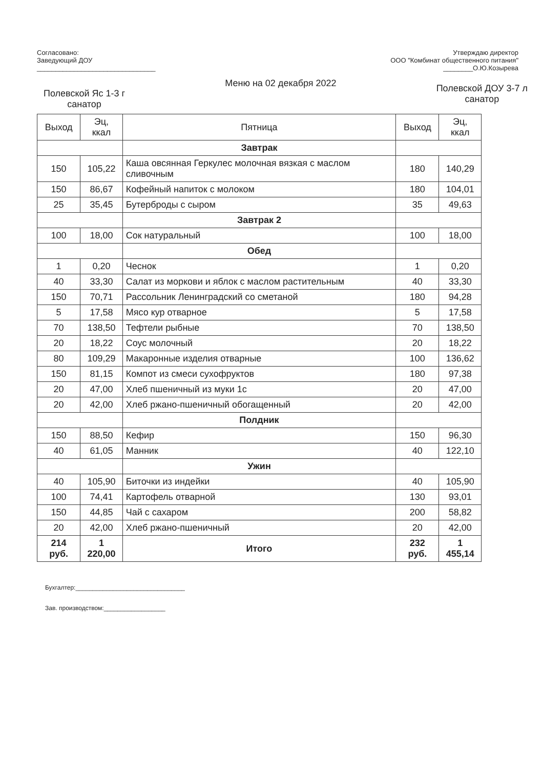Согласовано:
Заведующий ДОУ
________________________________
Утверждаю директор
ООО "Комбинат общественного питания"
________О.Ю.Козырева
Полевской Яс 1-3 г
санатор
Меню на 02 декабря 2022
Полевской ДОУ 3-7 л
санатор
| Выход | Эц, ккал | Пятница | Выход | Эц, ккал |
| --- | --- | --- | --- | --- |
| | | Завтрак | | |
| 150 | 105,22 | Каша овсянная Геркулес молочная вязкая с маслом сливочным | 180 | 140,29 |
| 150 | 86,67 | Кофейный напиток с молоком | 180 | 104,01 |
| 25 | 35,45 | Бутерброды с сыром | 35 | 49,63 |
| | | Завтрак 2 | | |
| 100 | 18,00 | Сок натуральный | 100 | 18,00 |
| | | Обед | | |
| 1 | 0,20 | Чеснок | 1 | 0,20 |
| 40 | 33,30 | Салат из моркови и яблок с маслом растительным | 40 | 33,30 |
| 150 | 70,71 | Рассольник Ленинградский со сметаной | 180 | 94,28 |
| 5 | 17,58 | Мясо кур отварное | 5 | 17,58 |
| 70 | 138,50 | Тефтели рыбные | 70 | 138,50 |
| 20 | 18,22 | Соус молочный | 20 | 18,22 |
| 80 | 109,29 | Макаронные изделия отварные | 100 | 136,62 |
| 150 | 81,15 | Компот из смеси сухофруктов | 180 | 97,38 |
| 20 | 47,00 | Хлеб пшеничный из муки 1с | 20 | 47,00 |
| 20 | 42,00 | Хлеб ржано-пшеничный обогащенный | 20 | 42,00 |
| | | Полдник | | |
| 150 | 88,50 | Кефир | 150 | 96,30 |
| 40 | 61,05 | Манник | 40 | 122,10 |
| | | Ужин | | |
| 40 | 105,90 | Биточки из индейки | 40 | 105,90 |
| 100 | 74,41 | Картофель отварной | 130 | 93,01 |
| 150 | 44,85 | Чай с сахаром | 200 | 58,82 |
| 20 | 42,00 | Хлеб ржано-пшеничный | 20 | 42,00 |
| 214 руб. | 1 220,00 | Итого | 232 руб. | 1 455,14 |
Бухгалтер:________________________________
Зав. производством:__________________